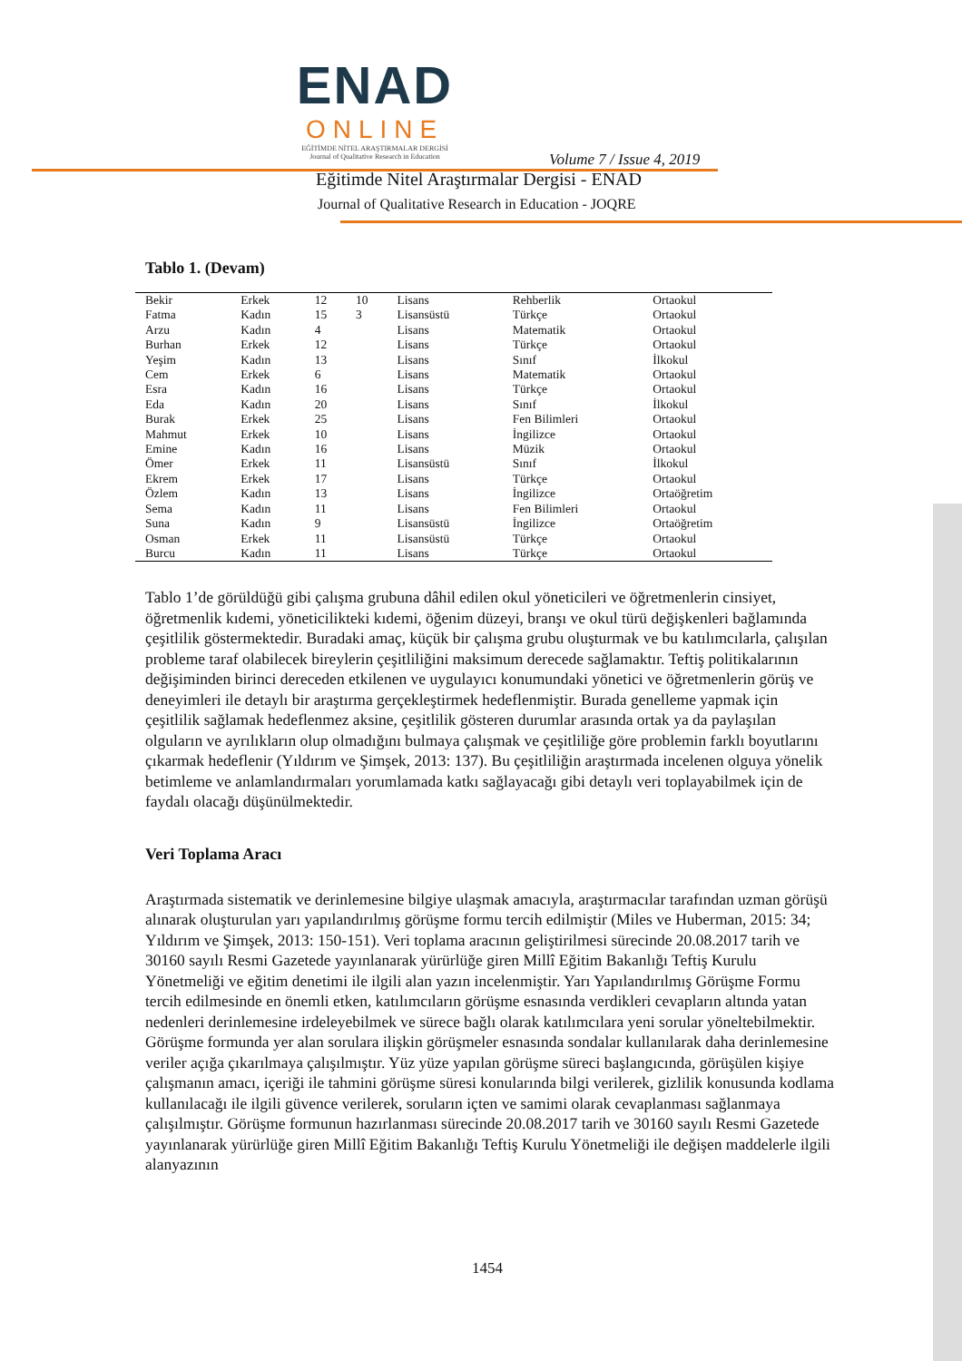ENAD
ONLINE
EĞİTİMDE NİTEL ARAŞTIRMALAR DERGİSİ
Journal of Qualitative Research in Education
Volume 7 / Issue 4, 2019
Eğitimde Nitel Araştırmalar Dergisi - ENAD
Journal of Qualitative Research in Education - JOQRE
Tablo 1. (Devam)
| Bekir | Erkek | 12 | 10 | Lisans | Rehberlik | Ortaokul |
| Fatma | Kadın | 15 | 3 | Lisansüstü | Türkçe | Ortaokul |
| Arzu | Kadın | 4 | | Lisans | Matematik | Ortaokul |
| Burhan | Erkek | 12 | | Lisans | Türkçe | Ortaokul |
| Yeşim | Kadın | 13 | | Lisans | Sınıf | İlkokul |
| Cem | Erkek | 6 | | Lisans | Matematik | Ortaokul |
| Esra | Kadın | 16 | | Lisans | Türkçe | Ortaokul |
| Eda | Kadın | 20 | | Lisans | Sınıf | İlkokul |
| Burak | Erkek | 25 | | Lisans | Fen Bilimleri | Ortaokul |
| Mahmut | Erkek | 10 | | Lisans | İngilizce | Ortaokul |
| Emine | Kadın | 16 | | Lisans | Müzik | Ortaokul |
| Ömer | Erkek | 11 | | Lisansüstü | Sınıf | İlkokul |
| Ekrem | Erkek | 17 | | Lisans | Türkçe | Ortaokul |
| Özlem | Kadın | 13 | | Lisans | İngilizce | Ortaöğretim |
| Sema | Kadın | 11 | | Lisans | Fen Bilimleri | Ortaokul |
| Suna | Kadın | 9 | | Lisansüstü | İngilizce | Ortaöğretim |
| Osman | Erkek | 11 | | Lisansüstü | Türkçe | Ortaokul |
| Burcu | Kadın | 11 | | Lisans | Türkçe | Ortaokul |
Tablo 1’de görüldüğü gibi çalışma grubuna dâhil edilen okul yöneticileri ve öğretmenlerin cinsiyet, öğretmenlik kıdemi, yöneticilikteki kıdemi, öğenim düzeyi, branşı ve okul türü değişkenleri bağlamında çeşitlilik göstermektedir. Buradaki amaç, küçük bir çalışma grubu oluşturmak ve bu katılımcılarla, çalışılan probleme taraf olabilecek bireylerin çeşitliliğini maksimum derecede sağlamaktır. Teftiş politikalarının değişiminden birinci dereceden etkilenen ve uygulayıcı konumundaki yönetici ve öğretmenlerin görüş ve deneyimleri ile detaylı bir araştırma gerçekleştirmek hedeflenmiştir. Burada genelleme yapmak için çeşitlilik sağlamak hedeflenmez aksine, çeşitlilik gösteren durumlar arasında ortak ya da paylaşılan olguların ve ayrılıkların olup olmadığını bulmaya çalışmak ve çeşitliliğe göre problemin farklı boyutlarını çıkarmak hedeflenir (Yıldırım ve Şimşek, 2013: 137). Bu çeşitliliğin araştırmada incelenen olguya yönelik betimleme ve anlamlandırmaları yorumlamada katkı sağlayacağı gibi detaylı veri toplayabilmek için de faydalı olacağı düşünülmektedir.
Veri Toplama Aracı
Araştırmada sistematik ve derinlemesine bilgiye ulaşmak amacıyla, araştırmacılar tarafından uzman görüşü alınarak oluşturulan yarı yapılandırılmış görüşme formu tercih edilmiştir (Miles ve Huberman, 2015: 34; Yıldırım ve Şimşek, 2013: 150-151). Veri toplama aracının geliştirilmesi sürecinde 20.08.2017 tarih ve 30160 sayılı Resmi Gazetede yayınlanarak yürürlüğe giren Millî Eğitim Bakanlığı Teftiş Kurulu Yönetmeliği ve eğitim denetimi ile ilgili alan yazın incelenmiştir. Yarı Yapılandırılmış Görüşme Formu tercih edilmesinde en önemli etken, katılımcıların görüşme esnasında verdikleri cevapların altında yatan nedenleri derinlemesine irdeleyebilmek ve sürece bağlı olarak katılımcılara yeni sorular yöneltebilmektir. Görüşme formunda yer alan sorulara ilişkin görüşmeler esnasında sondalar kullanılarak daha derinlemesine veriler açığa çıkarılmaya çalışılmıştır. Yüz yüze yapılan görüşme süreci başlangıcında, görüşülen kişiye çalışmanın amacı, içeriği ile tahmini görüşme süresi konularında bilgi verilerek, gizlilik konusunda kodlama kullanılacağı ile ilgili güvence verilerek, soruların içten ve samimi olarak cevaplanması sağlanmaya çalışılmıştır. Görüşme formunun hazırlanması sürecinde 20.08.2017 tarih ve 30160 sayılı Resmi Gazetede yayınlanarak yürürlüğe giren Millî Eğitim Bakanlığı Teftiş Kurulu Yönetmeliği ile değişen maddelerle ilgili alanyazının
1454